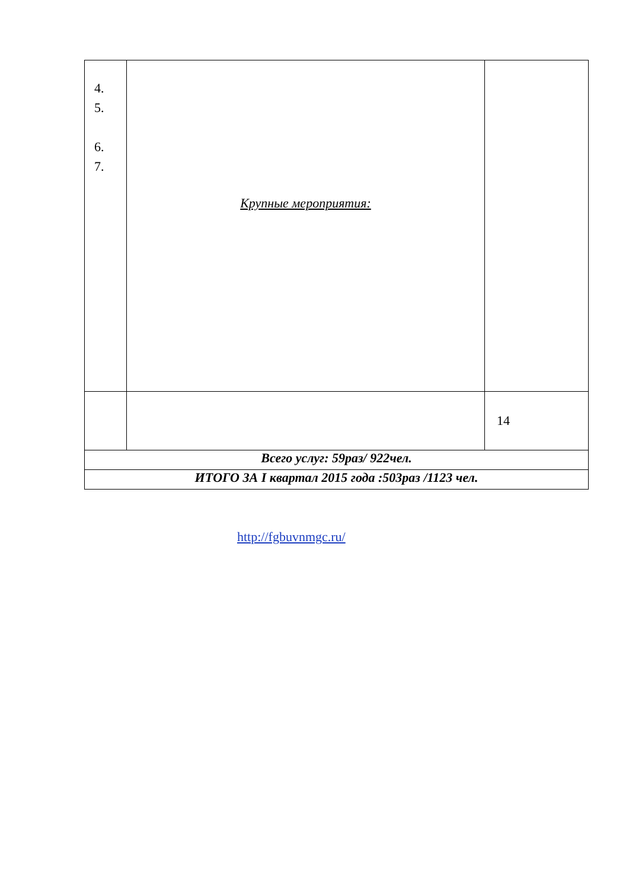| 4. 5. 6. 7. | Крупные мероприятия: | |
| | | 14 |
| Всего услуг: 59раз/ 922чел. | | |
| ИТОГО ЗА I квартал 2015 года :503раз /1123 чел. | | |
http://fgbuvnmgc.ru/